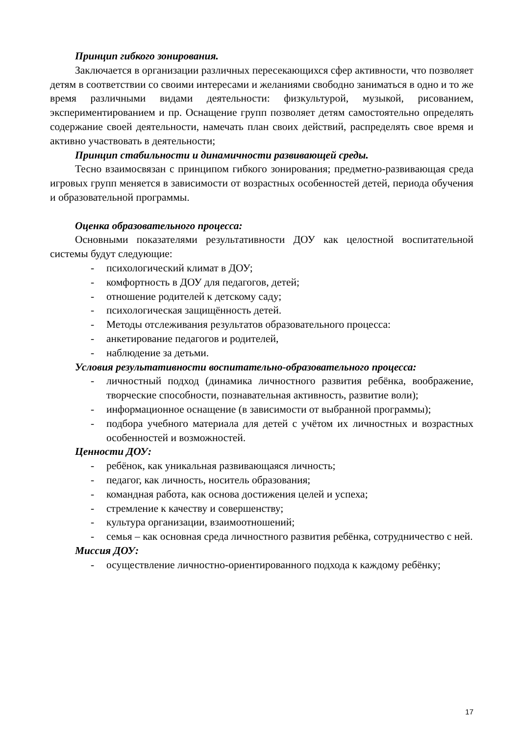Принцип гибкого зонирования.
Заключается в организации различных пересекающихся сфер активности, что позволяет детям в соответствии со своими интересами и желаниями свободно заниматься в одно и то же время различными видами деятельности: физкультурой, музыкой, рисованием, экспериментированием и пр. Оснащение групп позволяет детям самостоятельно определять содержание своей деятельности, намечать план своих действий, распределять свое время и активно участвовать в деятельности;
Принцип стабильности и динамичности развивающей среды.
Тесно взаимосвязан с принципом гибкого зонирования; предметно-развивающая среда игровых групп меняется в зависимости от возрастных особенностей детей, периода обучения и образовательной программы.
Оценка образовательного процесса:
Основными показателями результативности ДОУ как целостной воспитательной системы будут следующие:
- психологический климат в ДОУ;
- комфортность в ДОУ для педагогов, детей;
- отношение родителей к детскому саду;
- психологическая защищённость детей.
- Методы отслеживания результатов образовательного процесса:
- анкетирование педагогов и родителей,
- наблюдение за детьми.
Условия результативности воспитательно-образовательного процесса:
- личностный подход (динамика личностного развития ребёнка, воображение, творческие способности, познавательная активность, развитие воли);
- информационное оснащение (в зависимости от выбранной программы);
- подбора учебного материала для детей с учётом их личностных и возрастных особенностей и возможностей.
Ценности ДОУ:
- ребёнок, как уникальная развивающаяся личность;
- педагог, как личность, носитель образования;
- командная работа, как основа достижения целей и успеха;
- стремление к качеству и совершенству;
- культура организации, взаимоотношений;
- семья – как основная среда личностного развития ребёнка, сотрудничество с ней.
Миссия ДОУ:
- осуществление личностно-ориентированного подхода к каждому ребёнку;
17